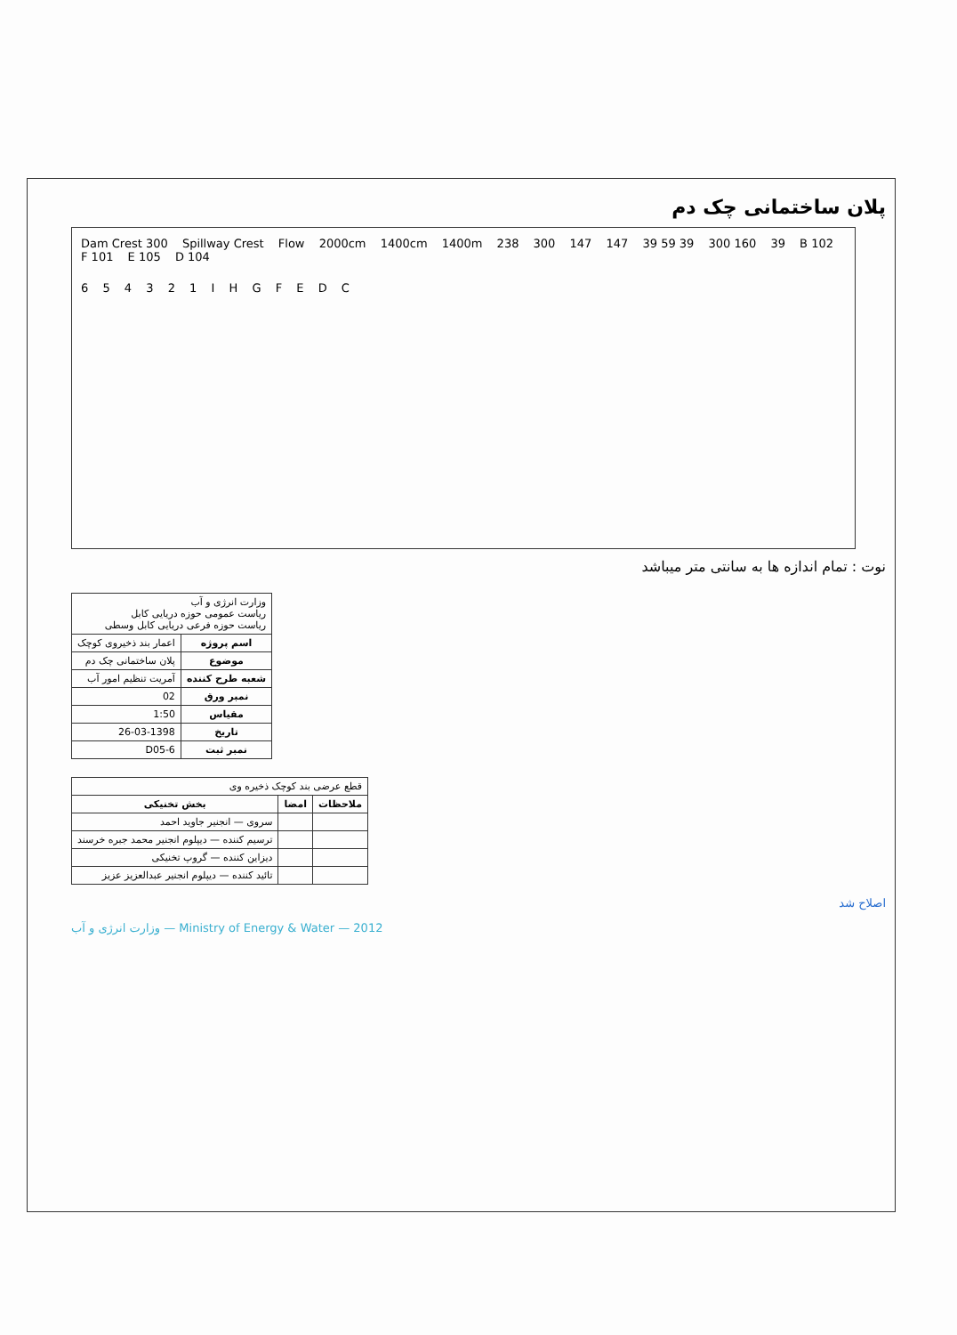پلان ساختمانی چک دم
Dam Crest 300 Spillway Crest Flow 2000cm 1400cm 1400m 238 300 147 147 39 59 39 300 160 39 B 102 F 101 E 105 D 104
6 5 4 3 2 1 I H G F E D C
نوت : تمام اندازه ها به سانتی متر میباشد
| وزارت انرژی و آب ریاست عمومی حوزه دریایی کابل ریاست حوزه فرعی دریایی کابل وسطی | |
| اسم پروژه | اعمار بند ذخیروی کوچک |
| موضوع | پلان ساختمانی چک دم |
| شعبه طرح کننده | آمریت تنظیم امور آب |
| نمبر ورق | 02 |
| مقیاس | 1:50 |
| تاریخ | 26-03-1398 |
| نمبر ثبت | D05-6 |
| قطع عرضی بند کوچک ذخیره وی | | |
| ملاحظات | امضا | بخش تخنیکی |
| | | سروی — انجنیر جاوید احمد |
| | | ترسیم کننده — دیپلوم انجنیر محمد جبره خرسند |
| | | دیزاین کننده — گروپ تخنیکی |
| | | تائید کننده — دیپلوم انجنیر عبدالعزیز عزیز |
اصلاح شد
وزارت انرژی و آب — Ministry of Energy & Water — 2012